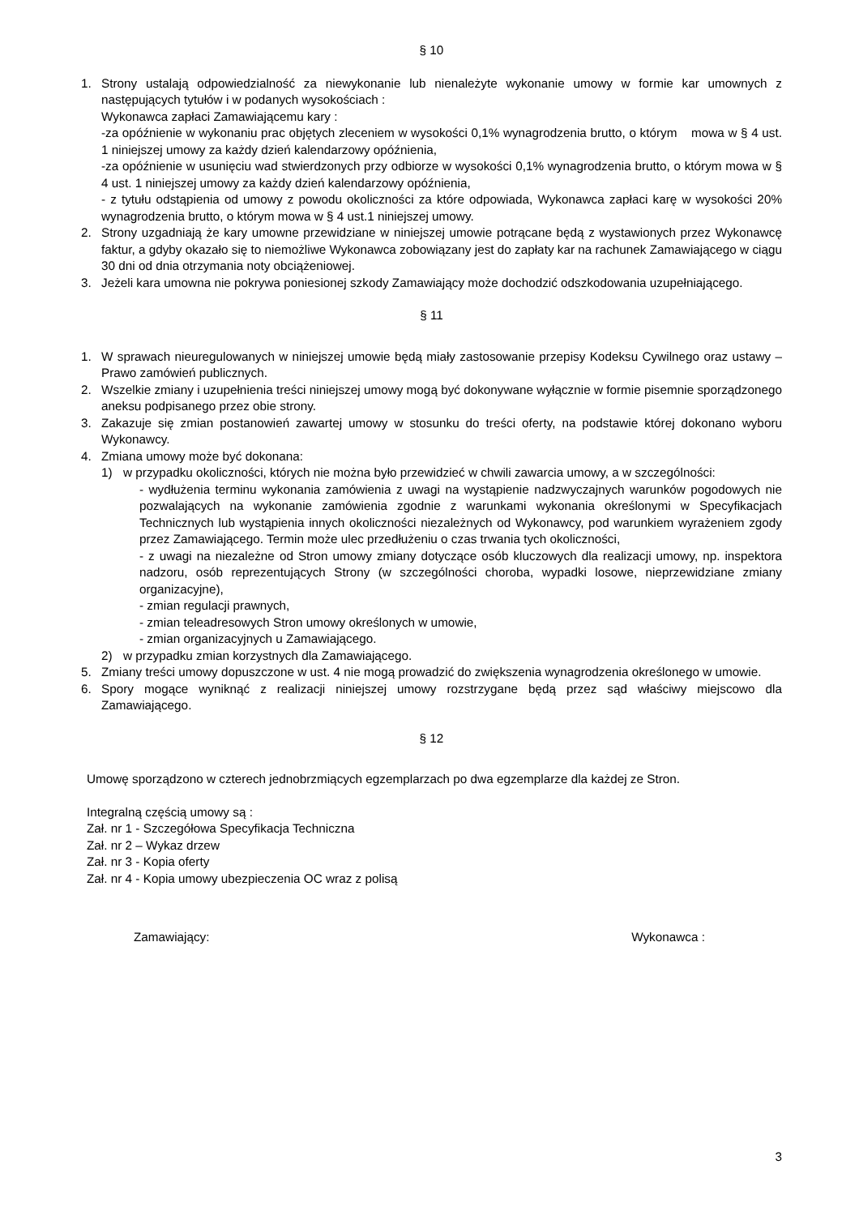§ 10
1. Strony ustalają odpowiedzialność za niewykonanie lub nienależyte wykonanie umowy w formie kar umownych z następujących tytułów i w podanych wysokościach :
Wykonawca zapłaci Zamawiającemu kary :
-za opóźnienie w wykonaniu prac objętych zleceniem w wysokości 0,1% wynagrodzenia brutto, o którym mowa w § 4 ust. 1 niniejszej umowy za każdy dzień kalendarzowy opóźnienia,
-za opóźnienie w usunięciu wad stwierdzonych przy odbiorze w wysokości 0,1% wynagrodzenia brutto, o którym mowa w § 4 ust. 1 niniejszej umowy za każdy dzień kalendarzowy opóźnienia,
- z tytułu odstąpienia od umowy z powodu okoliczności za które odpowiada, Wykonawca zapłaci karę w wysokości 20% wynagrodzenia brutto, o którym mowa w § 4 ust.1 niniejszej umowy.
2. Strony uzgadniają że kary umowne przewidziane w niniejszej umowie potrącane będą z wystawionych przez Wykonawcę faktur, a gdyby okazało się to niemożliwe Wykonawca zobowiązany jest do zapłaty kar na rachunek Zamawiającego w ciągu 30 dni od dnia otrzymania noty obciążeniowej.
3. Jeżeli kara umowna nie pokrywa poniesionej szkody Zamawiający może dochodzić odszkodowania uzupełniającego.
§ 11
1. W sprawach nieuregulowanych w niniejszej umowie będą miały zastosowanie przepisy Kodeksu Cywilnego oraz ustawy – Prawo zamówień publicznych.
2. Wszelkie zmiany i uzupełnienia treści niniejszej umowy mogą być dokonywane wyłącznie w formie pisemnie sporządzonego aneksu podpisanego przez obie strony.
3. Zakazuje się zmian postanowień zawartej umowy w stosunku do treści oferty, na podstawie której dokonano wyboru Wykonawcy.
4. Zmiana umowy może być dokonana:
1) w przypadku okoliczności, których nie można było przewidzieć w chwili zawarcia umowy, a w szczególności:
- wydłużenia terminu wykonania zamówienia z uwagi na wystąpienie nadzwyczajnych warunków pogodowych nie pozwalających na wykonanie zamówienia zgodnie z warunkami wykonania określonymi w Specyfikacjach Technicznych lub wystąpienia innych okoliczności niezależnych od Wykonawcy, pod warunkiem wyrażeniem zgody przez Zamawiającego. Termin może ulec przedłużeniu o czas trwania tych okoliczności,
- z uwagi na niezależne od Stron umowy zmiany dotyczące osób kluczowych dla realizacji umowy, np. inspektora nadzoru, osób reprezentujących Strony (w szczególności choroba, wypadki losowe, nieprzewidziane zmiany organizacyjne),
- zmian regulacji prawnych,
- zmian teleadresowych Stron umowy określonych w umowie,
- zmian organizacyjnych u Zamawiającego.
2) w przypadku zmian korzystnych dla Zamawiającego.
5. Zmiany treści umowy dopuszczone w ust. 4 nie mogą prowadzić do zwiększenia wynagrodzenia określonego w umowie.
6. Spory mogące wyniknąć z realizacji niniejszej umowy rozstrzygane będą przez sąd właściwy miejscowo dla Zamawiającego.
§ 12
Umowę sporządzono w czterech jednobrzmiących egzemplarzach po dwa egzemplarze dla każdej ze Stron.
Integralną częścią umowy są :
Zał. nr 1 - Szczegółowa Specyfikacja Techniczna
Zał. nr 2 – Wykaz drzew
Zał. nr 3 - Kopia oferty
Zał. nr 4 - Kopia umowy ubezpieczenia OC wraz z polisą
Zamawiający: Wykonawca :
3